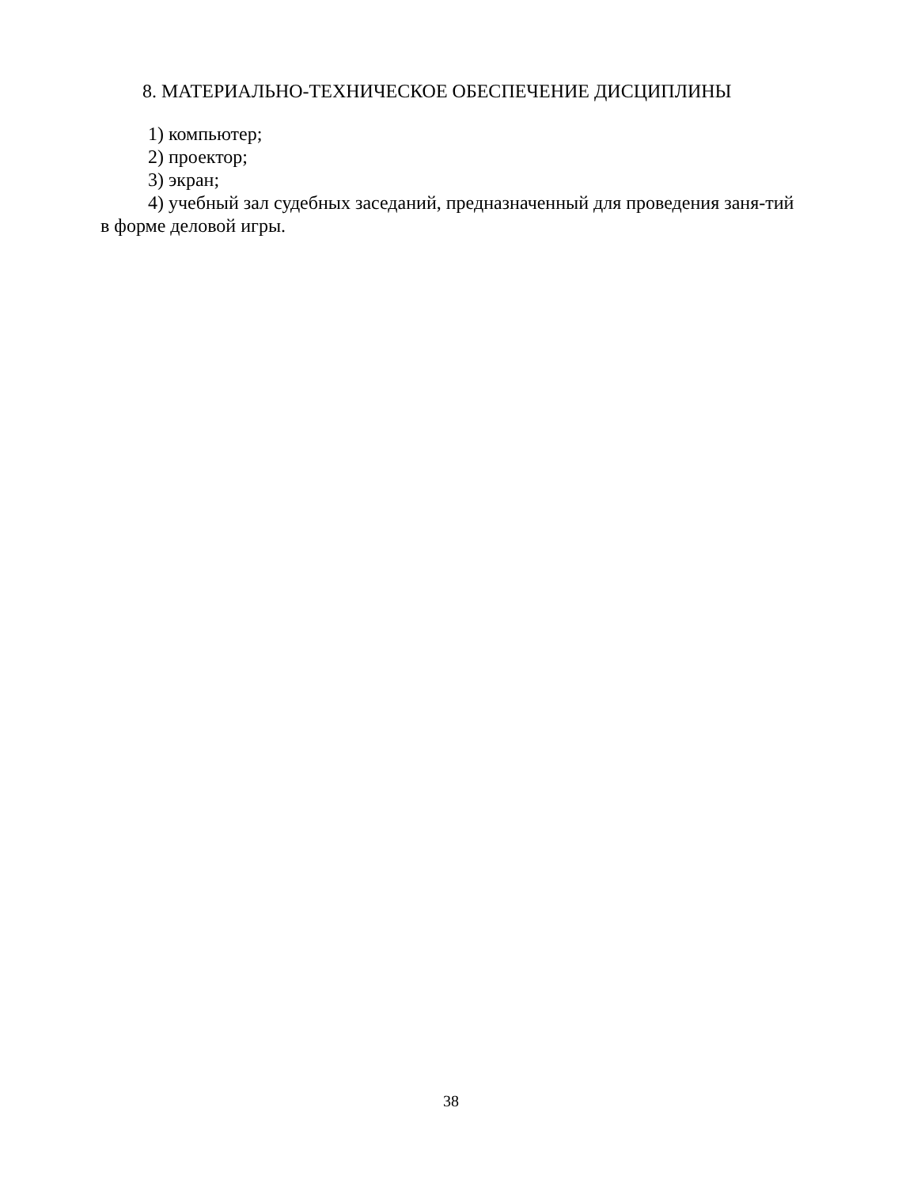8. МАТЕРИАЛЬНО-ТЕХНИЧЕСКОЕ ОБЕСПЕЧЕНИЕ ДИСЦИПЛИНЫ
1) компьютер;
2) проектор;
3) экран;
4) учебный зал судебных заседаний, предназначенный для проведения заня-тий в форме деловой игры.
38